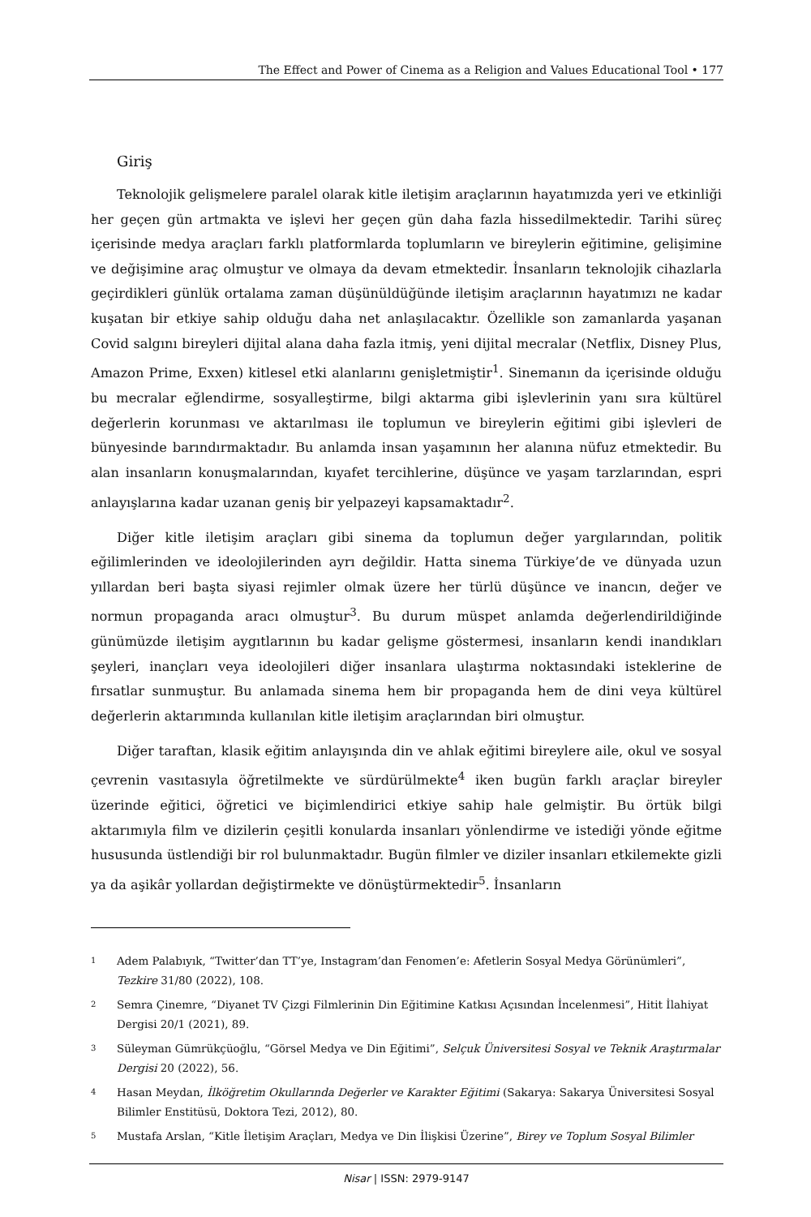The Effect and Power of Cinema as a Religion and Values Educational Tool • 177
Giriş
Teknolojik gelişmelere paralel olarak kitle iletişim araçlarının hayatımızda yeri ve etkinliği her geçen gün artmakta ve işlevi her geçen gün daha fazla hissedilmektedir. Tarihi süreç içerisinde medya araçları farklı platformlarda toplumların ve bireylerin eğitimine, gelişimine ve değişimine araç olmuştur ve olmaya da devam etmektedir. İnsanların teknolojik cihazlarla geçirdikleri günlük ortalama zaman düşünüldüğünde iletişim araçlarının hayatımızı ne kadar kuşatan bir etkiye sahip olduğu daha net anlaşılacaktır. Özellikle son zamanlarda yaşanan Covid salgını bireyleri dijital alana daha fazla itmiş, yeni dijital mecralar (Netflix, Disney Plus, Amazon Prime, Exxen) kitlesel etki alanlarını genişletmiştir<sup>1</sup>. Sinemanın da içerisinde olduğu bu mecralar eğlendirme, sosyalleştirme, bilgi aktarma gibi işlevlerinin yanı sıra kültürel değerlerin korunması ve aktarılması ile toplumun ve bireylerin eğitimi gibi işlevleri de bünyesinde barındırmaktadır. Bu anlamda insan yaşamının her alanına nüfuz etmektedir. Bu alan insanların konuşmalarından, kıyafet tercihlerine, düşünce ve yaşam tarzlarından, espri anlayışlarına kadar uzanan geniş bir yelpazeyi kapsamaktadır<sup>2</sup>.
Diğer kitle iletişim araçları gibi sinema da toplumun değer yargılarından, politik eğilimlerinden ve ideolojilerinden ayrı değildir. Hatta sinema Türkiye’de ve dünyada uzun yıllardan beri başta siyasi rejimler olmak üzere her türlü düşünce ve inancın, değer ve normun propaganda aracı olmuştur<sup>3</sup>. Bu durum müspet anlamda değerlendirildiğinde günümüzde iletişim aygıtlarının bu kadar gelişme göstermesi, insanların kendi inandıkları şeyleri, inançları veya ideolojileri diğer insanlara ulaştırma noktasındaki isteklerine de fırsatlar sunmuştur. Bu anlamada sinema hem bir propaganda hem de dini veya kültürel değerlerin aktarımında kullanılan kitle iletişim araçlarından biri olmuştur.
Diğer taraftan, klasik eğitim anlayışında din ve ahlak eğitimi bireylere aile, okul ve sosyal çevrenin vasıtasıyla öğretilmekte ve sürdürülmekte<sup>4</sup> iken bugün farklı araçlar bireyler üzerinde eğitici, öğretici ve biçimlendirici etkiye sahip hale gelmiştir. Bu örtük bilgi aktarımıyla film ve dizilerin çeşitli konularda insanları yönlendirme ve istediği yönde eğitme hususunda üstlendiği bir rol bulunmaktadır. Bugün filmler ve diziler insanları etkilemekte gizli ya da aşikâr yollardan değiştirmekte ve dönüştürmektedir<sup>5</sup>. İnsanların
1 Adem Palabıyık, “Twitter’dan TT’ye, Instagram’dan Fenomen’e: Afetlerin Sosyal Medya Görünümleri”, Tezkire 31/80 (2022), 108.
2 Semra Çinemre, “Diyanet TV Çizgi Filmlerinin Din Eğitimine Katkısı Açısından İncelenmesi”, Hitit İlahiyat Dergisi 20/1 (2021), 89.
3 Süleyman Gümrükçüoğlu, “Görsel Medya ve Din Eğitimi”, Selçuk Üniversitesi Sosyal ve Teknik Araştırmalar Dergisi 20 (2022), 56.
4 Hasan Meydan, İlköğretim Okullarında Değerler ve Karakter Eğitimi (Sakarya: Sakarya Üniversitesi Sosyal Bilimler Enstitüsü, Doktora Tezi, 2012), 80.
5 Mustafa Arslan, “Kitle İletişim Araçları, Medya ve Din İlişkisi Üzerine”, Birey ve Toplum Sosyal Bilimler
Nisar | ISSN: 2979-9147